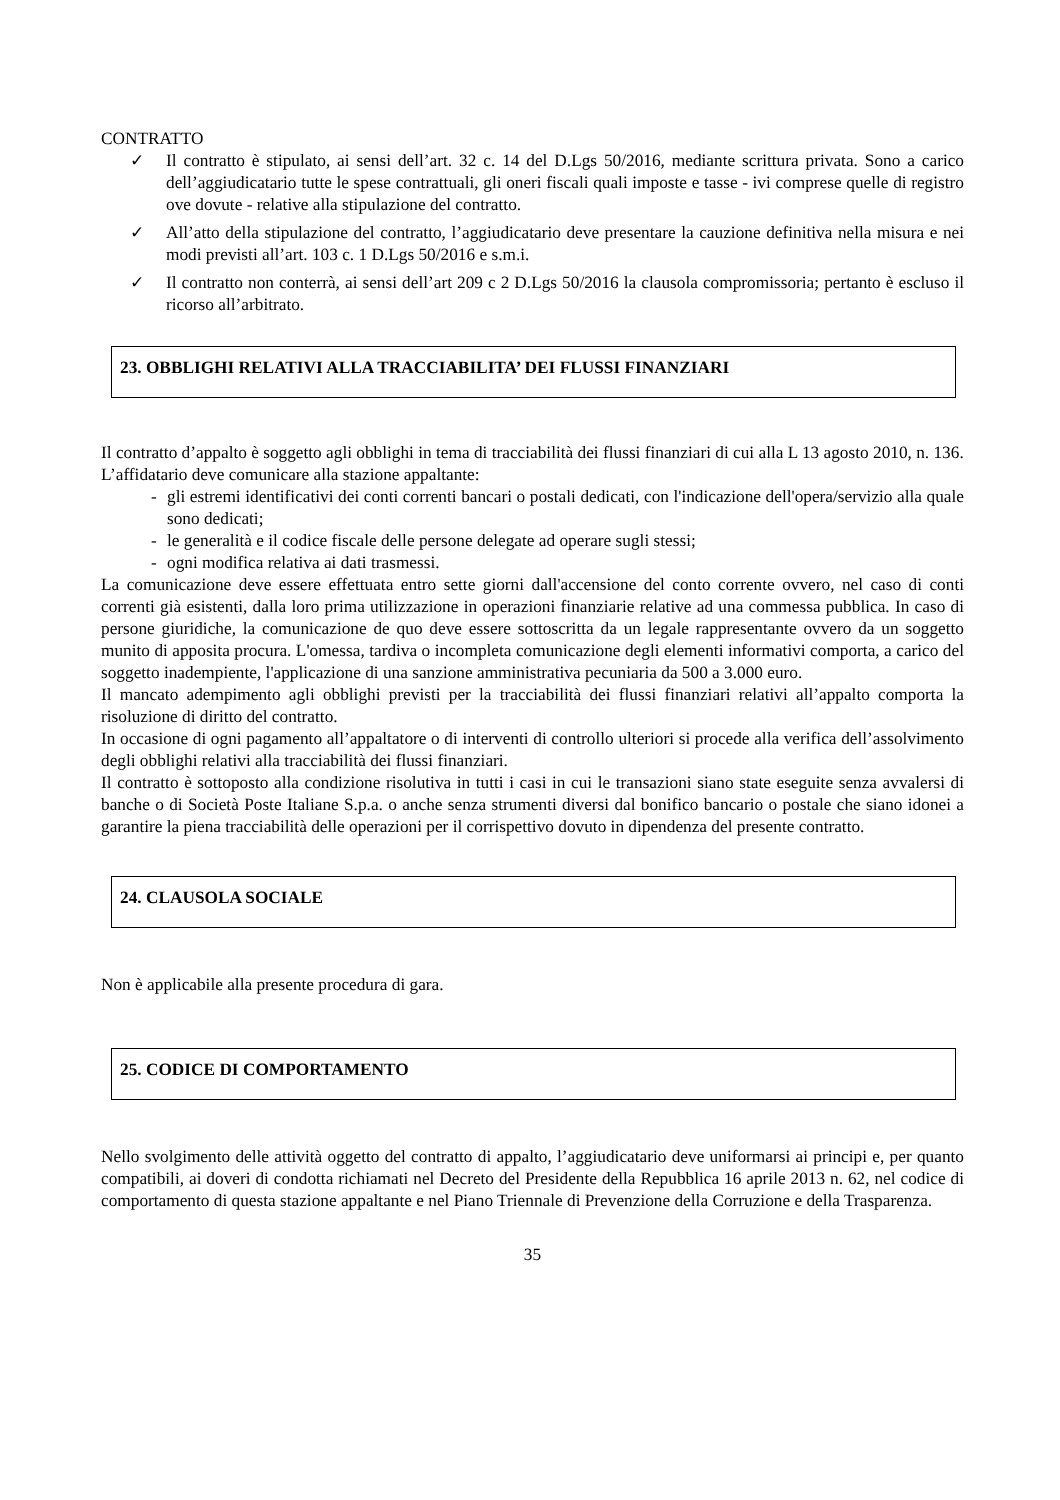CONTRATTO
✓ Il contratto è stipulato, ai sensi dell’art. 32 c. 14 del D.Lgs 50/2016, mediante scrittura privata. Sono a carico dell’aggiudicatario tutte le spese contrattuali, gli oneri fiscali quali imposte e tasse - ivi comprese quelle di registro ove dovute - relative alla stipulazione del contratto.
✓ All’atto della stipulazione del contratto, l’aggiudicatario deve presentare la cauzione definitiva nella misura e nei modi previsti all’art. 103 c. 1 D.Lgs 50/2016 e s.m.i.
✓ Il contratto non conterrà, ai sensi dell’art 209 c 2 D.Lgs 50/2016 la clausola compromissoria; pertanto è escluso il ricorso all’arbitrato.
23. OBBLIGHI RELATIVI ALLA TRACCIABILITA’ DEI FLUSSI FINANZIARI
Il contratto d’appalto è soggetto agli obblighi in tema di tracciabilità dei flussi finanziari di cui alla L 13 agosto 2010, n. 136.
L’affidatario deve comunicare alla stazione appaltante:
- gli estremi identificativi dei conti correnti bancari o postali dedicati, con l'indicazione dell'opera/servizio alla quale sono dedicati;
- le generalità e il codice fiscale delle persone delegate ad operare sugli stessi;
- ogni modifica relativa ai dati trasmessi.
La comunicazione deve essere effettuata entro sette giorni dall'accensione del conto corrente ovvero, nel caso di conti correnti già esistenti, dalla loro prima utilizzazione in operazioni finanziarie relative ad una commessa pubblica. In caso di persone giuridiche, la comunicazione de quo deve essere sottoscritta da un legale rappresentante ovvero da un soggetto munito di apposita procura. L'omessa, tardiva o incompleta comunicazione degli elementi informativi comporta, a carico del soggetto inadempiente, l'applicazione di una sanzione amministrativa pecuniaria da 500 a 3.000 euro.
Il mancato adempimento agli obblighi previsti per la tracciabilità dei flussi finanziari relativi all’appalto comporta la risoluzione di diritto del contratto.
In occasione di ogni pagamento all’appaltatore o di interventi di controllo ulteriori si procede alla verifica dell’assolvimento degli obblighi relativi alla tracciabilità dei flussi finanziari.
Il contratto è sottoposto alla condizione risolutiva in tutti i casi in cui le transazioni siano state eseguite senza avvalersi di banche o di Società Poste Italiane S.p.a. o anche senza strumenti diversi dal bonifico bancario o postale che siano idonei a garantire la piena tracciabilità delle operazioni per il corrispettivo dovuto in dipendenza del presente contratto.
24. CLAUSOLA SOCIALE
Non è applicabile alla presente procedura di gara.
25. CODICE DI COMPORTAMENTO
Nello svolgimento delle attività oggetto del contratto di appalto, l’aggiudicatario deve uniformarsi ai principi e, per quanto compatibili, ai doveri di condotta richiamati nel Decreto del Presidente della Repubblica 16 aprile 2013 n. 62, nel codice di comportamento di questa stazione appaltante e nel Piano Triennale di Prevenzione della Corruzione e della Trasparenza.
35